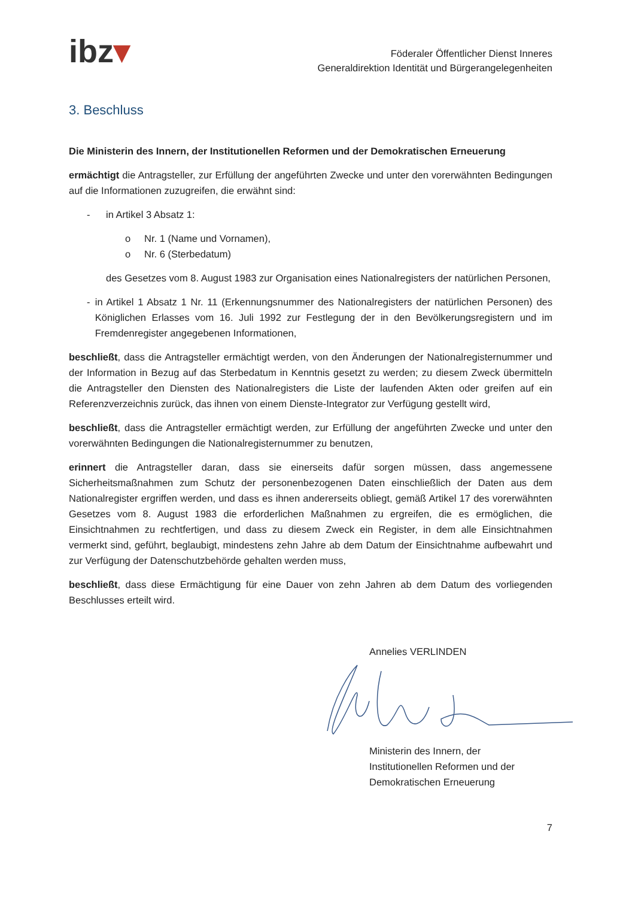ibz▾
Föderaler Öffentlicher Dienst Inneres
Generaldirektion Identität und Bürgerangelegenheiten
3. Beschluss
Die Ministerin des Innern, der Institutionellen Reformen und der Demokratischen Erneuerung
ermächtigt die Antragsteller, zur Erfüllung der angeführten Zwecke und unter den vorerwähnten Bedingungen auf die Informationen zuzugreifen, die erwähnt sind:
- in Artikel 3 Absatz 1:
o Nr. 1 (Name und Vornamen),
o Nr. 6 (Sterbedatum)
des Gesetzes vom 8. August 1983 zur Organisation eines Nationalregisters der natürlichen Personen,
- in Artikel 1 Absatz 1 Nr. 11 (Erkennungsnummer des Nationalregisters der natürlichen Personen) des Königlichen Erlasses vom 16. Juli 1992 zur Festlegung der in den Bevölkerungs­registern und im Fremdenregister angegebenen Informationen,
beschließt, dass die Antragsteller ermächtigt werden, von den Änderungen der Nationalregister­nummer und der Information in Bezug auf das Sterbedatum in Kenntnis gesetzt zu werden; zu diesem Zweck übermitteln die Antragsteller den Diensten des Nationalregisters die Liste der laufenden Akten oder greifen auf ein Referenzverzeichnis zurück, das ihnen von einem Dienste-Integrator zur Verfügung gestellt wird,
beschließt, dass die Antragsteller ermächtigt werden, zur Erfüllung der angeführten Zwecke und unter den vorerwähnten Bedingungen die Nationalregisternummer zu benutzen,
erinnert die Antragsteller daran, dass sie einerseits dafür sorgen müssen, dass angemessene Sicherheitsmaßnahmen zum Schutz der personenbezogenen Daten einschließlich der Daten aus dem Nationalregister ergriffen werden, und dass es ihnen andererseits obliegt, gemäß Artikel 17 des vorerwähnten Gesetzes vom 8. August 1983 die erforderlichen Maßnahmen zu ergreifen, die es ermöglichen, die Einsichtnahmen zu rechtfertigen, und dass zu diesem Zweck ein Register, in dem alle Einsichtnahmen vermerkt sind, geführt, beglaubigt, mindestens zehn Jahre ab dem Datum der Einsichtnahme aufbewahrt und zur Verfügung der Datenschutzbehörde gehalten werden muss,
beschließt, dass diese Ermächtigung für eine Dauer von zehn Jahren ab dem Datum des vorliegenden Beschlusses erteilt wird.
Annelies VERLINDEN Ministerin des Innern, der
Institutionellen Reformen und der
Demokratischen Erneuerung
7